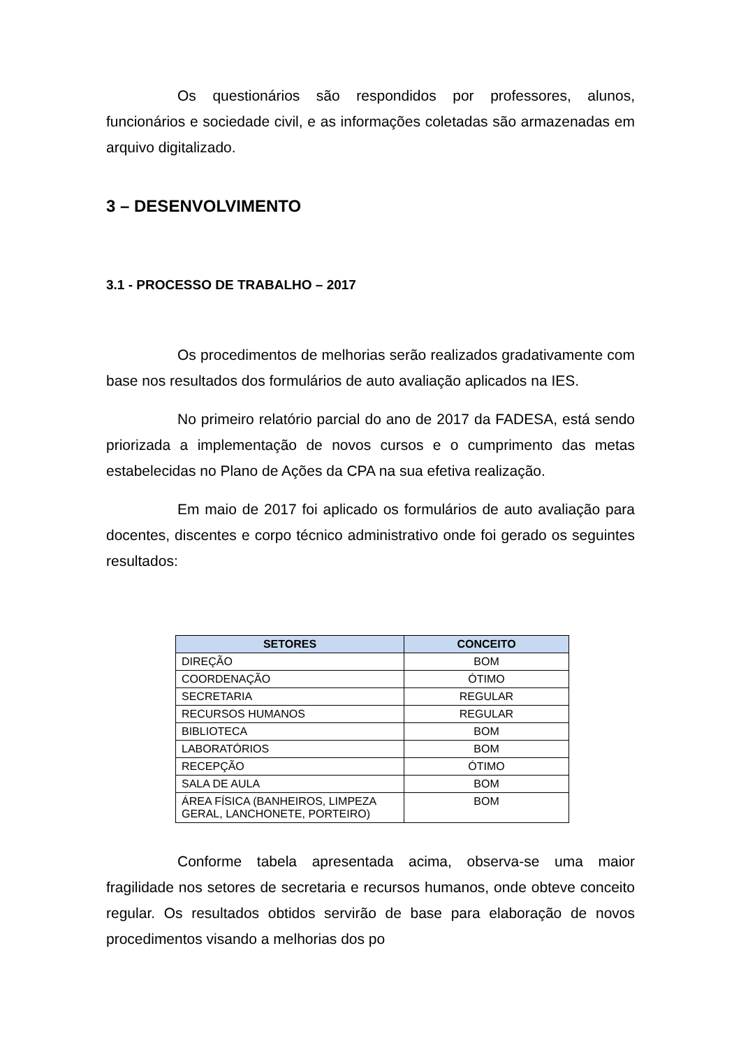Os questionários são respondidos por professores, alunos, funcionários e sociedade civil, e as informações coletadas são armazenadas em arquivo digitalizado.
3 – DESENVOLVIMENTO
3.1 - PROCESSO DE TRABALHO – 2017
Os procedimentos de melhorias serão realizados gradativamente com base nos resultados dos formulários de auto avaliação aplicados na IES.
No primeiro relatório parcial do ano de 2017 da FADESA, está sendo priorizada a implementação de novos cursos e o cumprimento das metas estabelecidas no Plano de Ações da CPA na sua efetiva realização.
Em maio de 2017 foi aplicado os formulários de auto avaliação para docentes, discentes e corpo técnico administrativo onde foi gerado os seguintes resultados:
| SETORES | CONCEITO |
| --- | --- |
| DIREÇÃO | BOM |
| COORDENAÇÃO | ÓTIMO |
| SECRETARIA | REGULAR |
| RECURSOS HUMANOS | REGULAR |
| BIBLIOTECA | BOM |
| LABORATÓRIOS | BOM |
| RECEPÇÃO | ÓTIMO |
| SALA DE AULA | BOM |
| ÁREA FÍSICA (BANHEIROS, LIMPEZA GERAL, LANCHONETE, PORTEIRO) | BOM |
Conforme tabela apresentada acima, observa-se uma maior fragilidade nos setores de secretaria e recursos humanos, onde obteve conceito regular. Os resultados obtidos servirão de base para elaboração de novos procedimentos visando a melhorias dos po